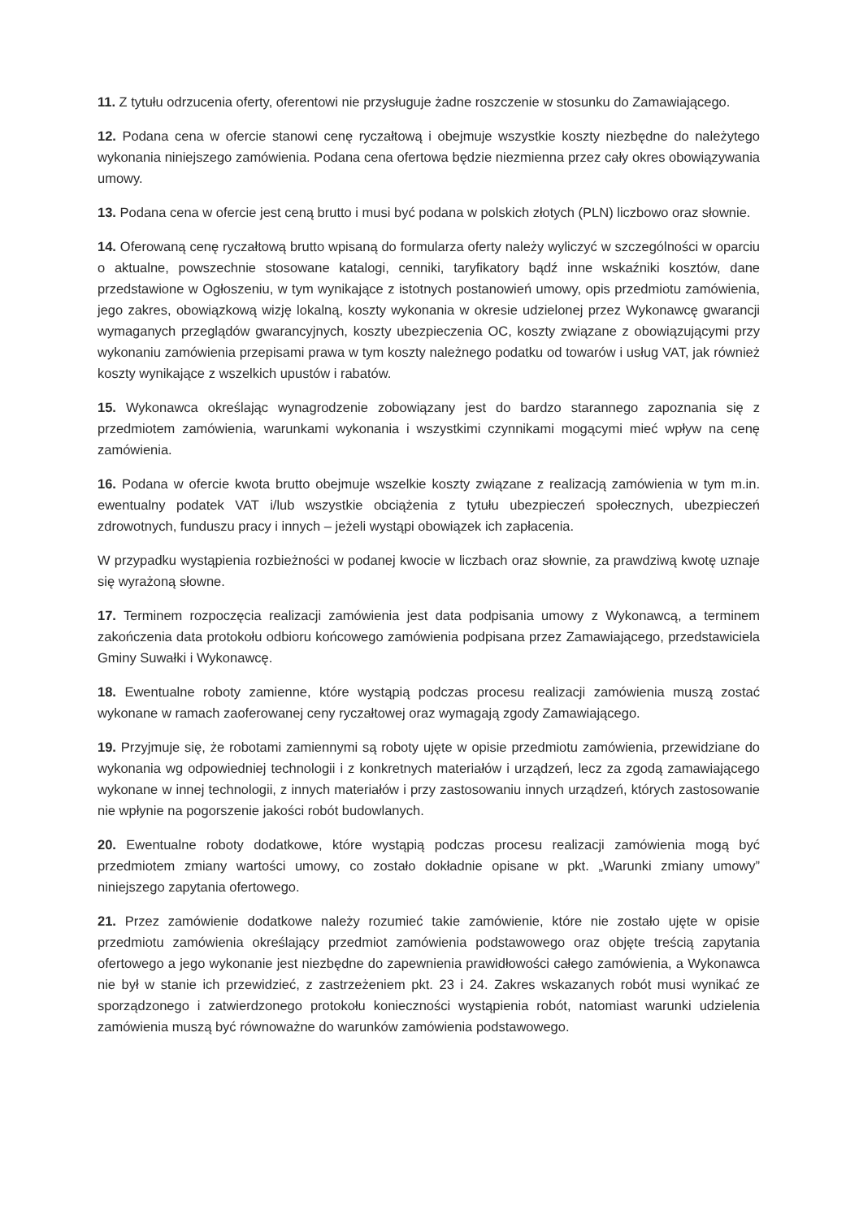11. Z tytułu odrzucenia oferty, oferentowi nie przysługuje żadne roszczenie w stosunku do Zamawiającego.
12. Podana cena w ofercie stanowi cenę ryczałtową i obejmuje wszystkie koszty niezbędne do należytego wykonania niniejszego zamówienia. Podana cena ofertowa będzie niezmienna przez cały okres obowiązywania umowy.
13. Podana cena w ofercie jest ceną brutto i musi być podana w polskich złotych (PLN) liczbowo oraz słownie.
14. Oferowaną cenę ryczałtową brutto wpisaną do formularza oferty należy wyliczyć w szczególności w oparciu o aktualne, powszechnie stosowane katalogi, cenniki, taryfikatory bądź inne wskaźniki kosztów, dane przedstawione w Ogłoszeniu, w tym wynikające z istotnych postanowień umowy, opis przedmiotu zamówienia, jego zakres, obowiązkową wizję lokalną, koszty wykonania w okresie udzielonej przez Wykonawcę gwarancji wymaganych przeglądów gwarancyjnych, koszty ubezpieczenia OC, koszty związane z obowiązującymi przy wykonaniu zamówienia przepisami prawa w tym koszty należnego podatku od towarów i usług VAT, jak również koszty wynikające z wszelkich upustów i rabatów.
15. Wykonawca określając wynagrodzenie zobowiązany jest do bardzo starannego zapoznania się z przedmiotem zamówienia, warunkami wykonania i wszystkimi czynnikami mogącymi mieć wpływ na cenę zamówienia.
16. Podana w ofercie kwota brutto obejmuje wszelkie koszty związane z realizacją zamówienia w tym m.in. ewentualny podatek VAT i/lub wszystkie obciążenia z tytułu ubezpieczeń społecznych, ubezpieczeń zdrowotnych, funduszu pracy i innych – jeżeli wystąpi obowiązek ich zapłacenia.
W przypadku wystąpienia rozbieżności w podanej kwocie w liczbach oraz słownie, za prawdziwą kwotę uznaje się wyrażoną słowne.
17. Terminem rozpoczęcia realizacji zamówienia jest data podpisania umowy z Wykonawcą, a terminem zakończenia data protokołu odbioru końcowego zamówienia podpisana przez Zamawiającego, przedstawiciela Gminy Suwałki i Wykonawcę.
18. Ewentualne roboty zamienne, które wystąpią podczas procesu realizacji zamówienia muszą zostać wykonane w ramach zaoferowanej ceny ryczałtowej oraz wymagają zgody Zamawiającego.
19. Przyjmuje się, że robotami zamiennymi są roboty ujęte w opisie przedmiotu zamówienia, przewidziane do wykonania wg odpowiedniej technologii i z konkretnych materiałów i urządzeń, lecz za zgodą zamawiającego wykonane w innej technologii, z innych materiałów i przy zastosowaniu innych urządzeń, których zastosowanie nie wpłynie na pogorszenie jakości robót budowlanych.
20. Ewentualne roboty dodatkowe, które wystąpią podczas procesu realizacji zamówienia mogą być przedmiotem zmiany wartości umowy, co zostało dokładnie opisane w pkt. „Warunki zmiany umowy” niniejszego zapytania ofertowego.
21. Przez zamówienie dodatkowe należy rozumieć takie zamówienie, które nie zostało ujęte w opisie przedmiotu zamówienia określający przedmiot zamówienia podstawowego oraz objęte treścią zapytania ofertowego a jego wykonanie jest niezbędne do zapewnienia prawidłowości całego zamówienia, a Wykonawca nie był w stanie ich przewidzieć, z zastrzeżeniem pkt. 23 i 24. Zakres wskazanych robót musi wynikać ze sporządzonego i zatwierdzonego protokołu konieczności wystąpienia robót, natomiast warunki udzielenia zamówienia muszą być równoważne do warunków zamówienia podstawowego.